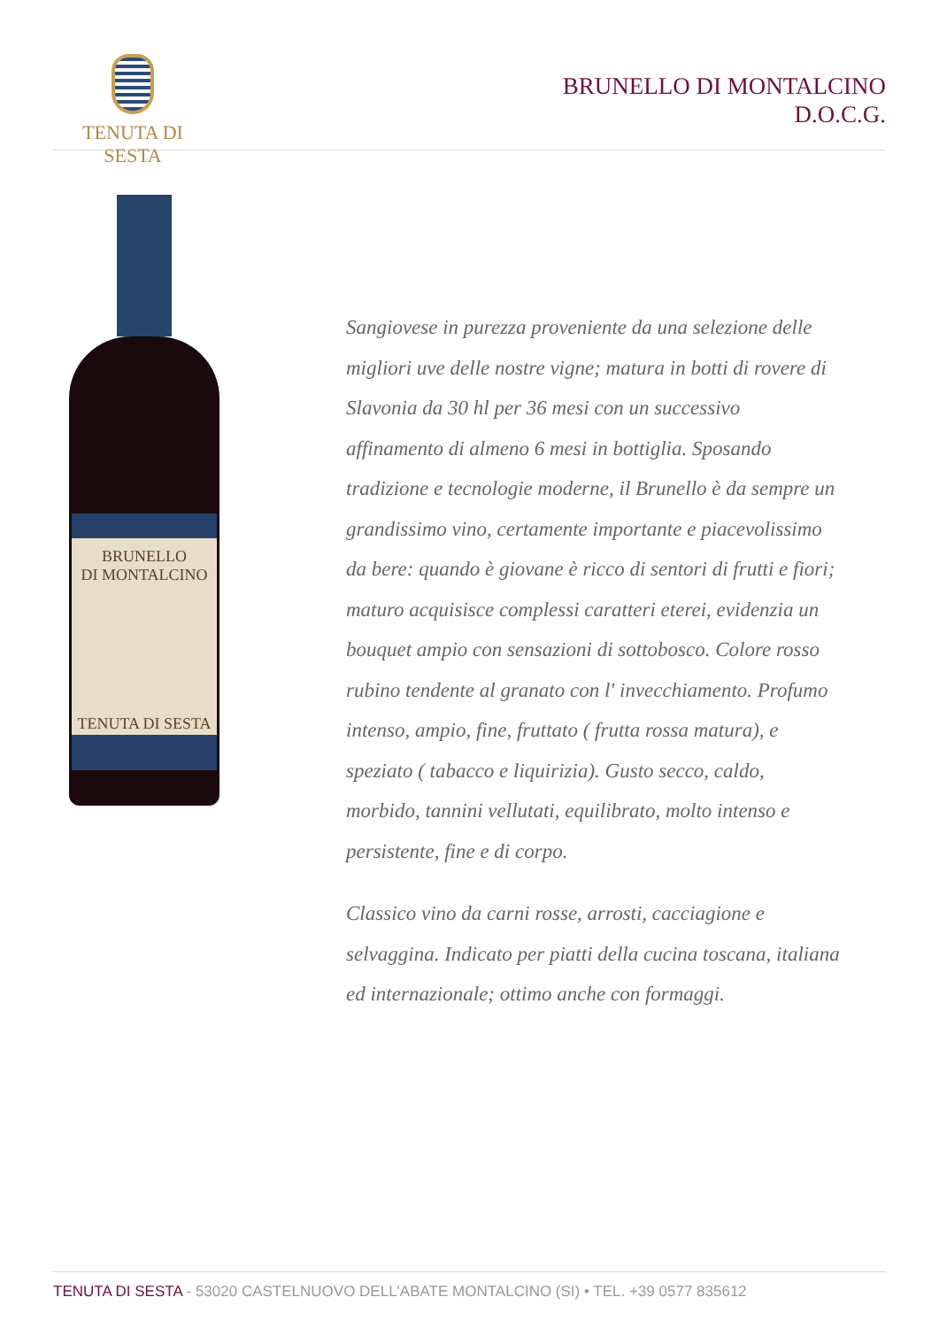TENUTA DI SESTA
BRUNELLO DI MONTALCINO
D.O.C.G.
BRUNELLO
DI MONTALCINO
TENUTA DI SESTA
Sangiovese in purezza proveniente da una selezione delle migliori uve delle nostre vigne; matura in botti di rovere di Slavonia da 30 hl per 36 mesi con un successivo affinamento di almeno 6 mesi in bottiglia. Sposando tradizione e tecnologie moderne, il Brunello è da sempre un grandissimo vino, certamente importante e piacevolissimo da bere: quando è giovane è ricco di sentori di frutti e fiori; maturo acquisisce complessi caratteri eterei, evidenzia un bouquet ampio con sensazioni di sottobosco. Colore rosso rubino tendente al granato con l' invecchiamento. Profumo intenso, ampio, fine, fruttato ( frutta rossa matura), e speziato ( tabacco e liquirizia). Gusto secco, caldo, morbido, tannini vellutati, equilibrato, molto intenso e persistente, fine e di corpo.
Classico vino da carni rosse, arrosti, cacciagione e selvaggina. Indicato per piatti della cucina toscana, italiana ed internazionale; ottimo anche con formaggi.
TENUTA DI SESTA - 53020 CASTELNUOVO DELL'ABATE MONTALCINO (SI) • TEL. +39 0577 835612